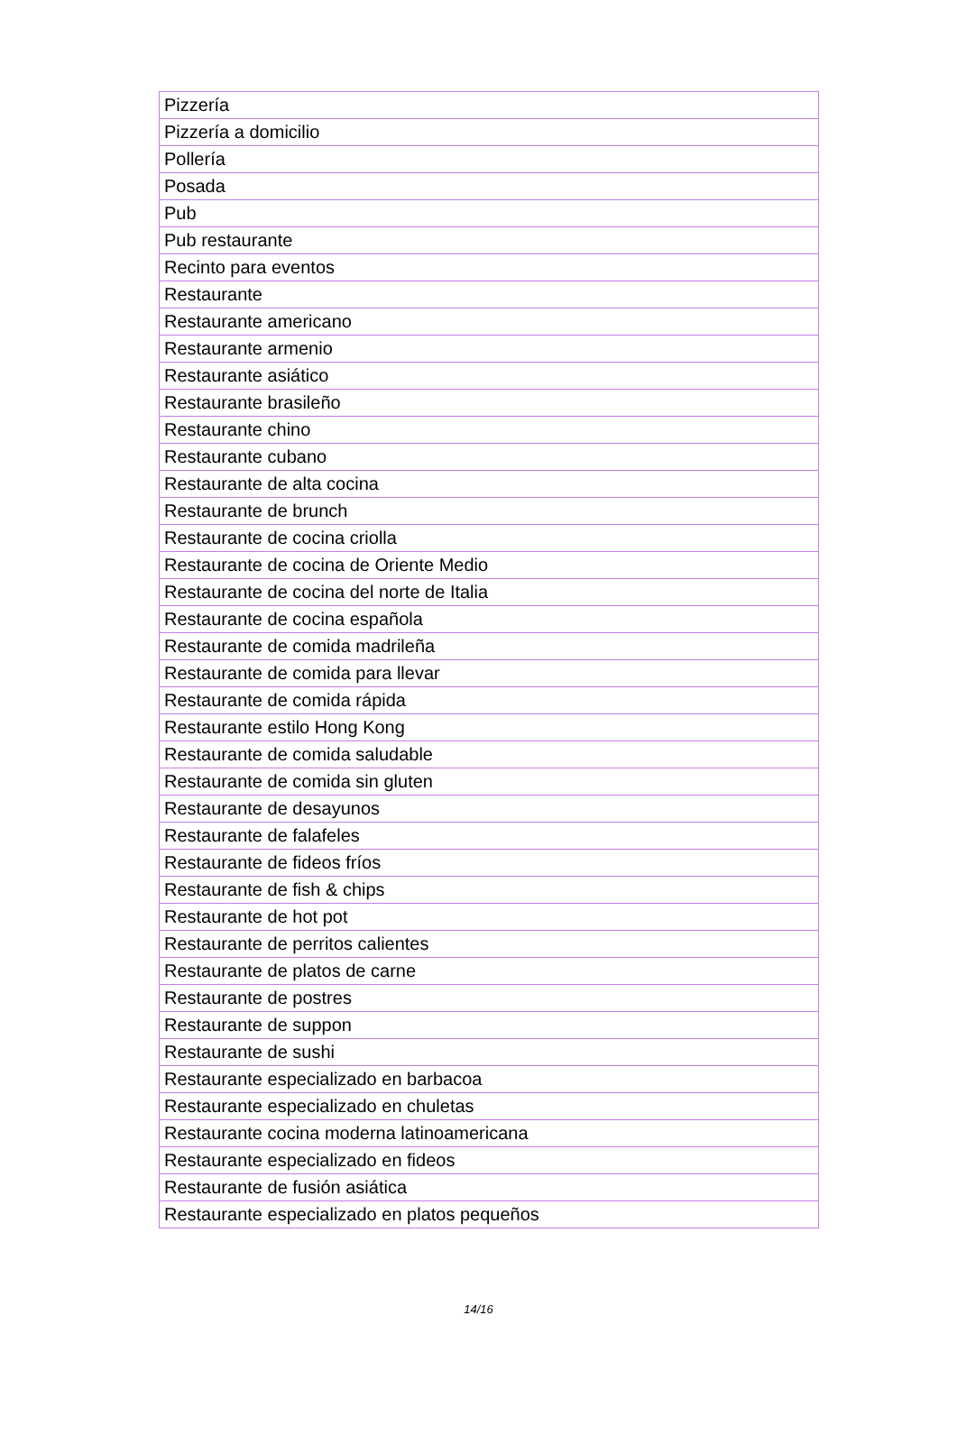| Pizzería |
| Pizzería a domicilio |
| Pollería |
| Posada |
| Pub |
| Pub restaurante |
| Recinto para eventos |
| Restaurante |
| Restaurante americano |
| Restaurante armenio |
| Restaurante asiático |
| Restaurante brasileño |
| Restaurante chino |
| Restaurante cubano |
| Restaurante de alta cocina |
| Restaurante de brunch |
| Restaurante de cocina criolla |
| Restaurante de cocina de Oriente Medio |
| Restaurante de cocina del norte de Italia |
| Restaurante de cocina española |
| Restaurante de comida madrileña |
| Restaurante de comida para llevar |
| Restaurante de comida rápida |
| Restaurante estilo Hong Kong |
| Restaurante de comida saludable |
| Restaurante de comida sin gluten |
| Restaurante de desayunos |
| Restaurante de falafeles |
| Restaurante de fideos fríos |
| Restaurante de fish & chips |
| Restaurante de hot pot |
| Restaurante de perritos calientes |
| Restaurante de platos de carne |
| Restaurante de postres |
| Restaurante de suppon |
| Restaurante de sushi |
| Restaurante especializado en barbacoa |
| Restaurante especializado en chuletas |
| Restaurante cocina moderna latinoamericana |
| Restaurante especializado en fideos |
| Restaurante de fusión asiática |
| Restaurante especializado en platos pequeños |
14/16